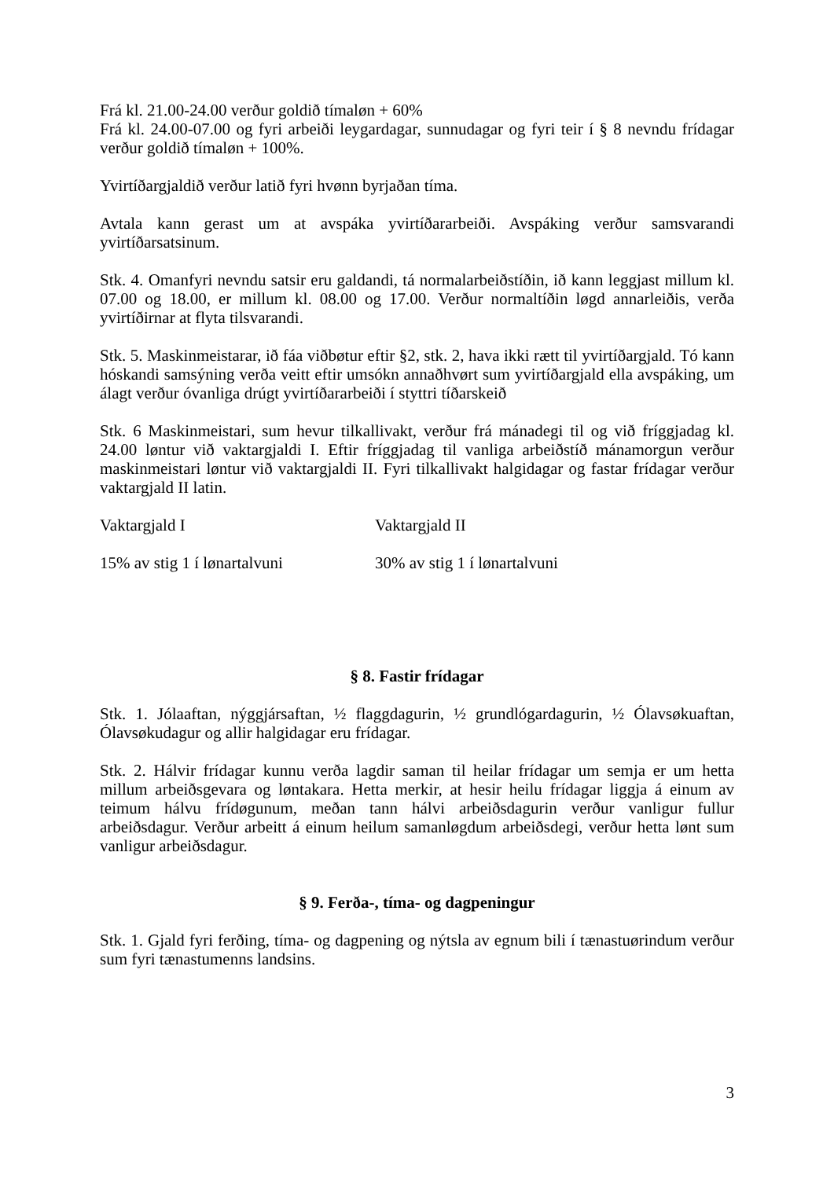Frá kl. 21.00-24.00 verður goldið tímaløn + 60%
Frá kl. 24.00-07.00 og fyri arbeiði leygardagar, sunnudagar og fyri teir í § 8 nevndu frídagar verður goldið tímaløn + 100%.
Yvirtíðargjaldið verður latið fyri hvønn byrjaðan tíma.
Avtala kann gerast um at avspáka yvirtíðararbeiði. Avspáking verður samsvarandi yvirtíðarsatsinum.
Stk. 4. Omanfyri nevndu satsir eru galdandi, tá normalarbeiðstíðin, ið kann leggjast millum kl. 07.00 og 18.00, er millum kl. 08.00 og 17.00. Verður normaltíðin løgd annarleiðis, verða yvirtíðirnar at flyta tilsvarandi.
Stk. 5. Maskinmeistarar, ið fáa viðbøtur eftir §2, stk. 2, hava ikki rætt til yvirtíðargjald. Tó kann hóskandi samsýning verða veitt eftir umsókn annaðhvørt sum yvirtíðargjald ella avspáking, um álagt verður óvanliga drúgt yvirtíðararbeiði í styttri tíðarskeið
Stk. 6 Maskinmeistari, sum hevur tilkallivakt, verður frá mánadegi til og við fríggjadag kl. 24.00 løntur við vaktargjaldi I. Eftir fríggjadag til vanliga arbeiðstíð mánamorgun verður maskinmeistari løntur við vaktargjaldi II. Fyri tilkallivakt halgidagar og fastar frídagar verður vaktargjald II latin.
Vaktargjald I Vaktargjald II
15% av stig 1 í lønartalvuni 30% av stig 1 í lønartalvuni
§ 8. Fastir frídagar
Stk. 1. Jólaaftan, nýggjársaftan, ½ flaggdagurin, ½ grundlógardagurin, ½ Ólavsøkuaftan, Ólavsøkudagur og allir halgidagar eru frídagar.
Stk. 2. Hálvir frídagar kunnu verða lagdir saman til heilar frídagar um semja er um hetta millum arbeiðsgevara og løntakara. Hetta merkir, at hesir heilu frídagar liggja á einum av teimum hálvu frídøgunum, meðan tann hálvi arbeiðsdagurin verður vanligur fullur arbeiðsdagur. Verður arbeitt á einum heilum samanløgdum arbeiðsdegi, verður hetta lønt sum vanligur arbeiðsdagur.
§ 9. Ferða-, tíma- og dagpeningur
Stk. 1. Gjald fyri ferðing, tíma- og dagpening og nýtsla av egnum bili í tænastuørindum verður sum fyri tænastumenns landsins.
3